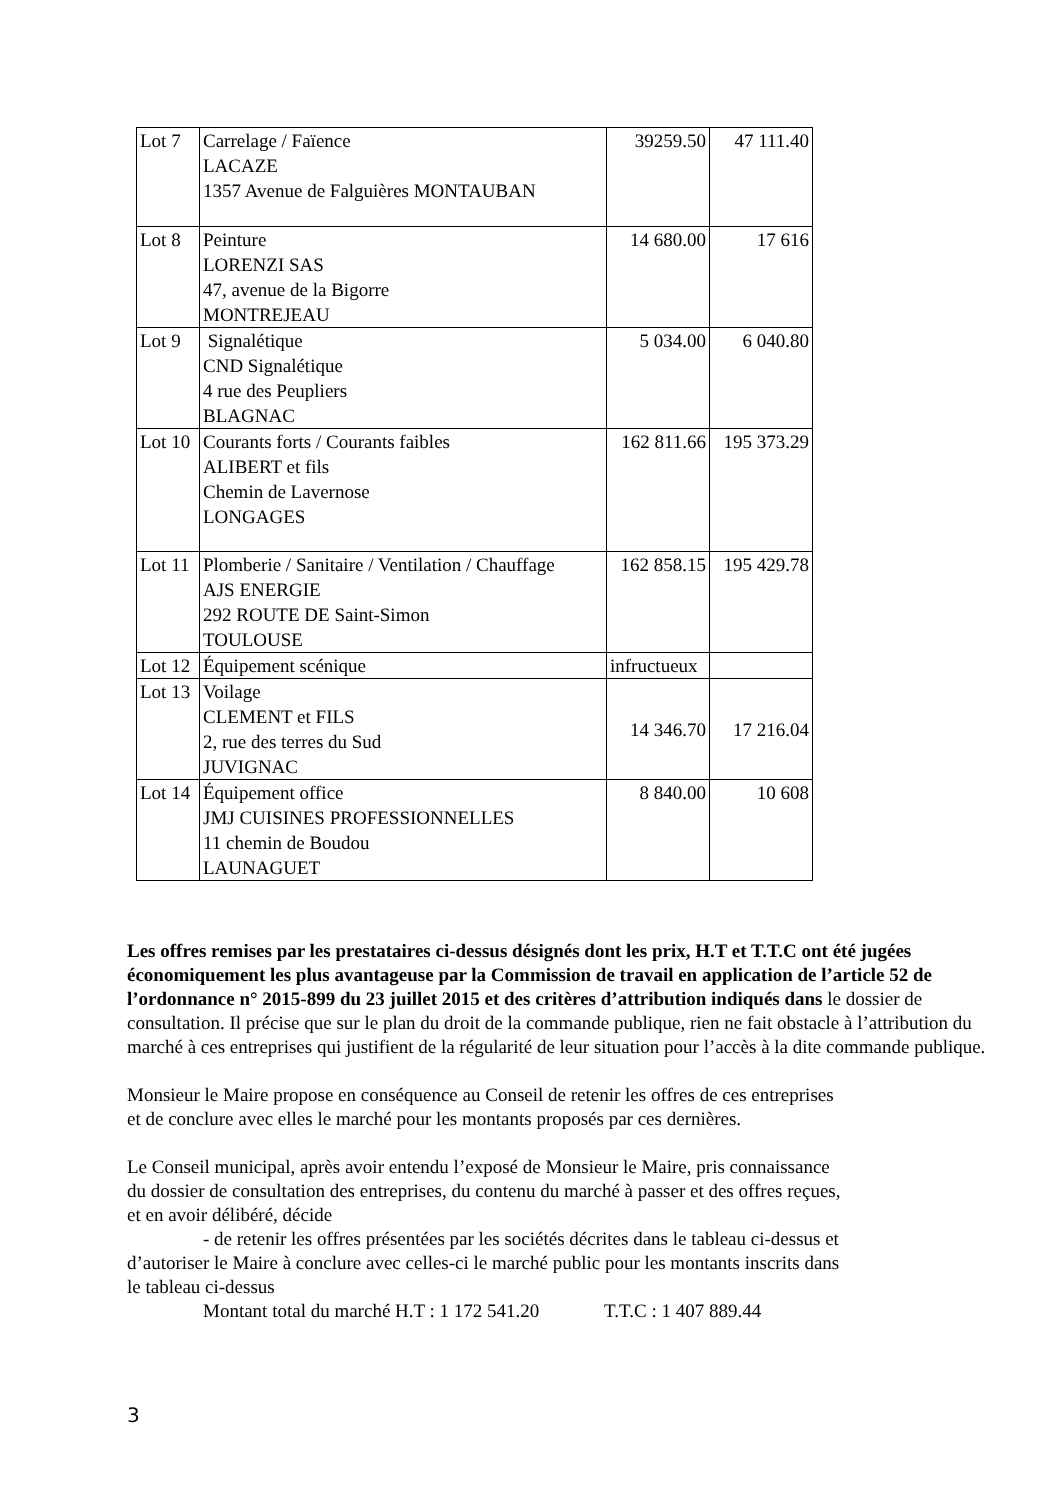| Lot 7 | Carrelage / Faïence LACAZE 1357 Avenue de Falguières MONTAUBAN | 39259.50 | 47 111.40 |
| Lot 8 | Peinture LORENZI SAS 47, avenue de la Bigorre MONTREJEAU | 14 680.00 | 17 616 |
| Lot 9 | Signalétique CND Signalétique 4 rue des Peupliers BLAGNAC | 5 034.00 | 6 040.80 |
| Lot 10 | Courants forts / Courants faibles ALIBERT et fils Chemin de Lavernose LONGAGES | 162 811.66 | 195 373.29 |
| Lot 11 | Plomberie / Sanitaire / Ventilation / Chauffage AJS ENERGIE 292 ROUTE DE Saint-Simon TOULOUSE | 162 858.15 | 195 429.78 |
| Lot 12 | Équipement scénique | infructueux | |
| Lot 13 | Voilage CLEMENT et FILS 2, rue des terres du Sud JUVIGNAC | 14 346.70 | 17 216.04 |
| Lot 14 | Équipement office JMJ CUISINES PROFESSIONNELLES 11 chemin de Boudou LAUNAGUET | 8 840.00 | 10 608 |
Les offres remises par les prestataires ci-dessus désignés dont les prix, H.T et T.T.C ont été jugées économiquement les plus avantageuse par la Commission de travail en application de l’article 52 de l’ordonnance n° 2015-899 du 23 juillet 2015 et des critères d’attribution indiqués dans le dossier de consultation. Il précise que sur le plan du droit de la commande publique, rien ne fait obstacle à l’attribution du marché à ces entreprises qui justifient de la régularité de leur situation pour l’accès à la dite commande publique.
Monsieur le Maire propose en conséquence au Conseil de retenir les offres de ces entreprises
et de conclure avec elles le marché pour les montants proposés par ces dernières.
Le Conseil municipal, après avoir entendu l’exposé de Monsieur le Maire, pris connaissance
du dossier de consultation des entreprises, du contenu du marché à passer et des offres reçues,
et en avoir délibéré, décide
- de retenir les offres présentées par les sociétés décrites dans le tableau ci-dessus et
d’autoriser le Maire à conclure avec celles-ci le marché public pour les montants inscrits dans
le tableau ci-dessus
Montant total du marché H.T : 1 172 541.20 T.T.C : 1 407 889.44
3